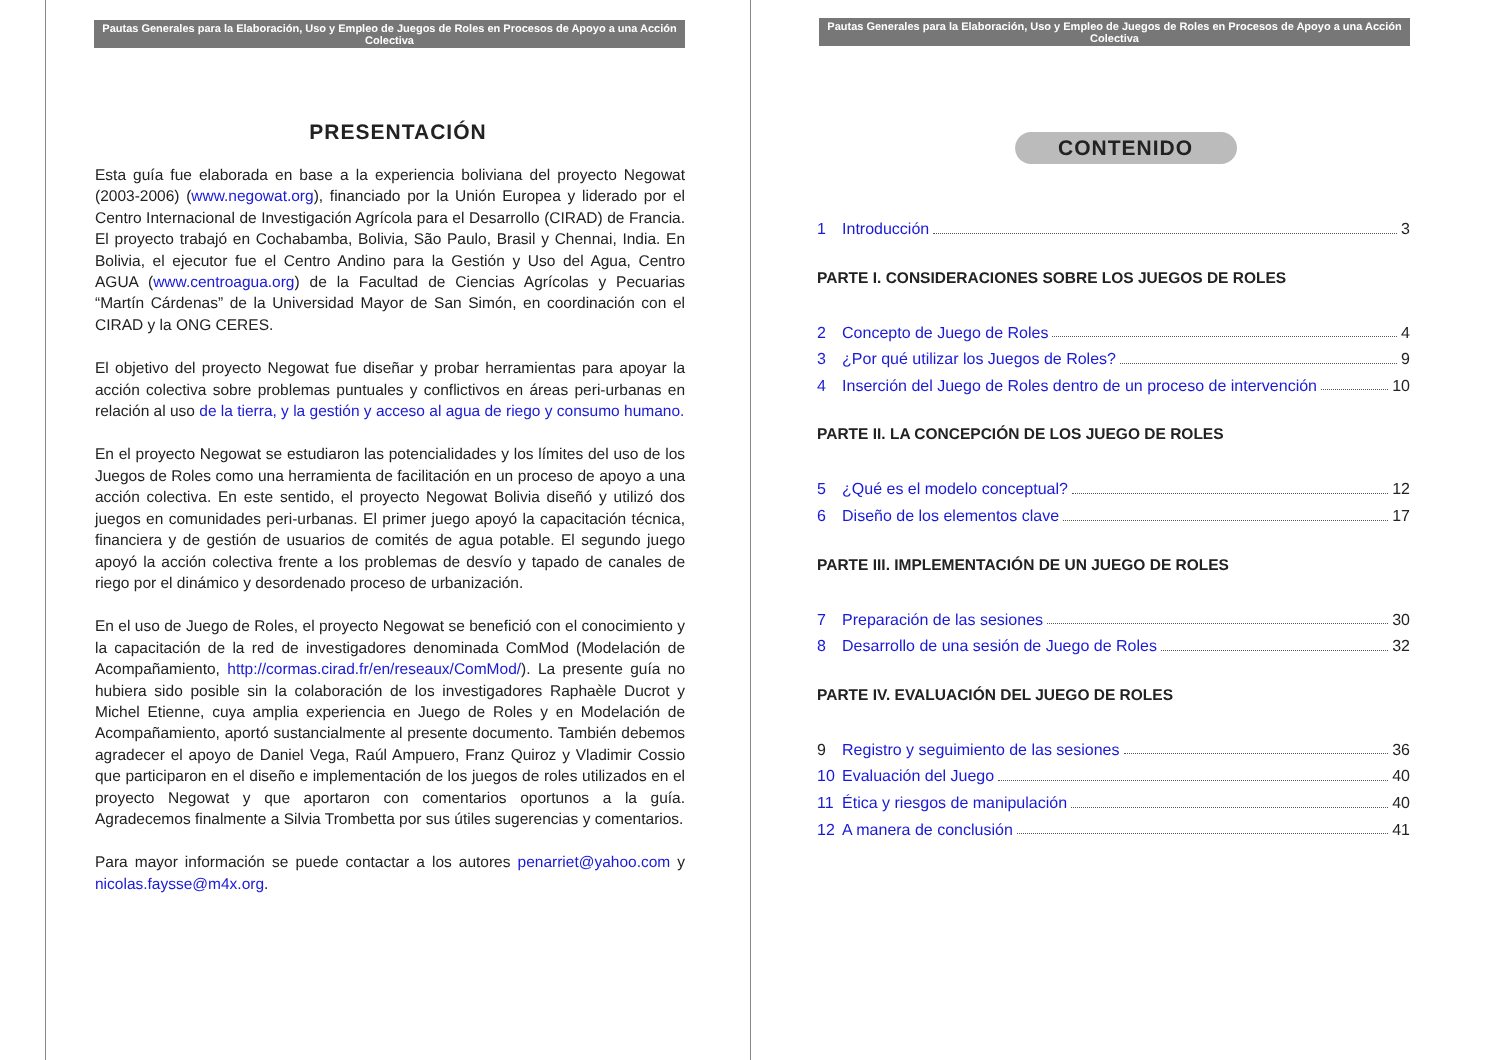Pautas Generales para la Elaboración, Uso y Empleo de Juegos de Roles en Procesos de Apoyo a una Acción Colectiva
PRESENTACIÓN
Esta guía fue elaborada en base a la experiencia boliviana del proyecto Negowat (2003-2006) (www.negowat.org), financiado por la Unión Europea y liderado por el Centro Internacional de Investigación Agrícola para el Desarrollo (CIRAD) de Francia. El proyecto trabajó en Cochabamba, Bolivia, São Paulo, Brasil y Chennai, India. En Bolivia, el ejecutor fue el Centro Andino para la Gestión y Uso del Agua, Centro AGUA (www.centroagua.org) de la Facultad de Ciencias Agrícolas y Pecuarias “Martín Cárdenas” de la Universidad Mayor de San Simón, en coordinación con el CIRAD y la ONG CERES.
El objetivo del proyecto Negowat fue diseñar y probar herramientas para apoyar la acción colectiva sobre problemas puntuales y conflictivos en áreas peri-urbanas en relación al uso de la tierra, y la gestión y acceso al agua de riego y consumo humano.
En el proyecto Negowat se estudiaron las potencialidades y los límites del uso de los Juegos de Roles como una herramienta de facilitación en un proceso de apoyo a una acción colectiva. En este sentido, el proyecto Negowat Bolivia diseñó y utilizó dos juegos en comunidades peri-urbanas. El primer juego apoyó la capacitación técnica, financiera y de gestión de usuarios de comités de agua potable. El segundo juego apoyó la acción colectiva frente a los problemas de desvío y tapado de canales de riego por el dinámico y desordenado proceso de urbanización.
En el uso de Juego de Roles, el proyecto Negowat se benefició con el conocimiento y la capacitación de la red de investigadores denominada ComMod (Modelación de Acompañamiento, http://cormas.cirad.fr/en/reseaux/ComMod/). La presente guía no hubiera sido posible sin la colaboración de los investigadores Raphaèle Ducrot y Michel Etienne, cuya amplia experiencia en Juego de Roles y en Modelación de Acompañamiento, aportó sustancialmente al presente documento. También debemos agradecer el apoyo de Daniel Vega, Raúl Ampuero, Franz Quiroz y Vladimir Cossio que participaron en el diseño e implementación de los juegos de roles utilizados en el proyecto Negowat y que aportaron con comentarios oportunos a la guía. Agradecemos finalmente a Silvia Trombetta por sus útiles sugerencias y comentarios.
Para mayor información se puede contactar a los autores penarriet@yahoo.com y nicolas.faysse@m4x.org.
Pautas Generales para la Elaboración, Uso y Empleo de Juegos de Roles en Procesos de Apoyo a una Acción Colectiva
CONTENIDO
1 Introducción 3
PARTE I. CONSIDERACIONES SOBRE LOS JUEGOS DE ROLES
2 Concepto de Juego de Roles 4
3 ¿Por qué utilizar los Juegos de Roles? 9
4 Inserción del Juego de Roles dentro de un proceso de intervención 10
PARTE II. LA CONCEPCIÓN DE LOS JUEGO DE ROLES
5 ¿Qué es el modelo conceptual? 12
6 Diseño de los elementos clave 17
PARTE III. IMPLEMENTACIÓN DE UN JUEGO DE ROLES
7 Preparación de las sesiones 30
8 Desarrollo de una sesión de Juego de Roles 32
PARTE IV. EVALUACIÓN DEL JUEGO DE ROLES
9 Registro y seguimiento de las sesiones 36
10 Evaluación del Juego 40
11 Ética y riesgos de manipulación 40
12 A manera de conclusión 41